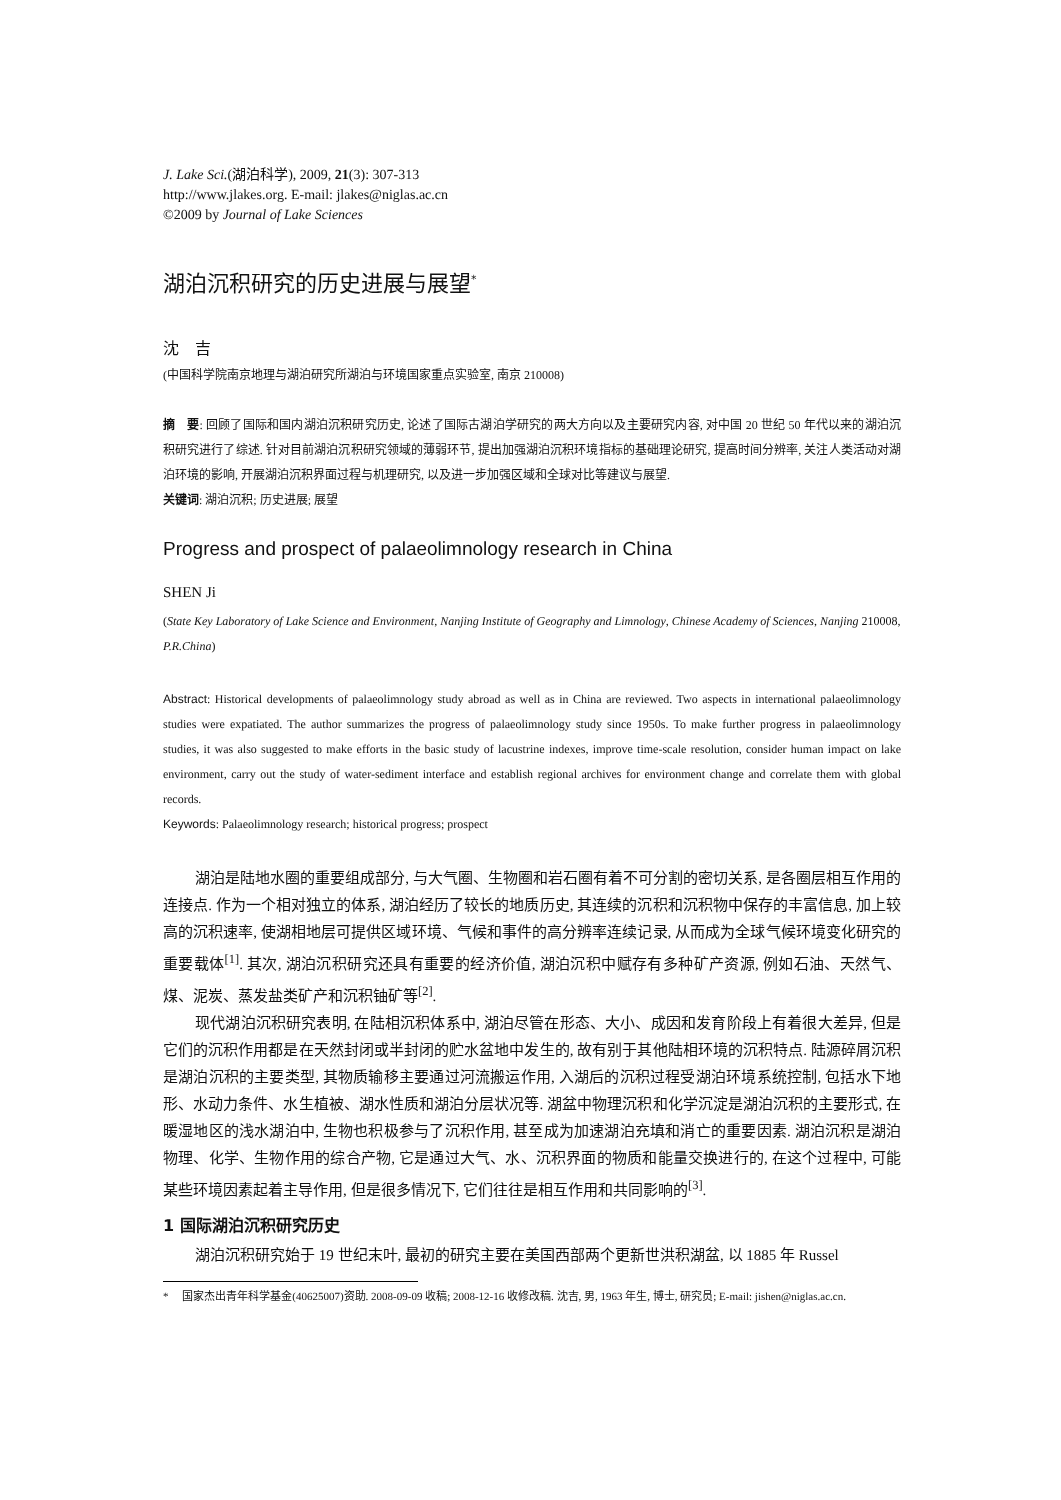J. Lake Sci.(湖泊科学), 2009, 21(3): 307-313
http://www.jlakes.org. E-mail: jlakes@niglas.ac.cn
©2009 by Journal of Lake Sciences
湖泊沉积研究的历史进展与展望<sup>*</sup>
沈　吉
(中国科学院南京地理与湖泊研究所湖泊与环境国家重点实验室, 南京 210008)
摘　要: 回顾了国际和国内湖泊沉积研究历史, 论述了国际古湖泊学研究的两大方向以及主要研究内容, 对中国 20 世纪 50 年代以来的湖泊沉积研究进行了综述. 针对目前湖泊沉积研究领域的薄弱环节, 提出加强湖泊沉积环境指标的基础理论研究, 提高时间分辨率, 关注人类活动对湖泊环境的影响, 开展湖泊沉积界面过程与机理研究, 以及进一步加强区域和全球对比等建议与展望.
关键词: 湖泊沉积; 历史进展; 展望
Progress and prospect of palaeolimnology research in China
SHEN Ji
(State Key Laboratory of Lake Science and Environment, Nanjing Institute of Geography and Limnology, Chinese Academy of Sciences, Nanjing 210008, P.R.China)
Abstract: Historical developments of palaeolimnology study abroad as well as in China are reviewed. Two aspects in international palaeolimnology studies were expatiated. The author summarizes the progress of palaeolimnology study since 1950s. To make further progress in palaeolimnology studies, it was also suggested to make efforts in the basic study of lacustrine indexes, improve time-scale resolution, consider human impact on lake environment, carry out the study of water-sediment interface and establish regional archives for environment change and correlate them with global records.
Keywords: Palaeolimnology research; historical progress; prospect
湖泊是陆地水圈的重要组成部分, 与大气圈、生物圈和岩石圈有着不可分割的密切关系, 是各圈层相互作用的连接点. 作为一个相对独立的体系, 湖泊经历了较长的地质历史, 其连续的沉积和沉积物中保存的丰富信息, 加上较高的沉积速率, 使湖相地层可提供区域环境、气候和事件的高分辨率连续记录, 从而成为全球气候环境变化研究的重要载体<sup>[1]</sup>. 其次, 湖泊沉积研究还具有重要的经济价值, 湖泊沉积中赋存有多种矿产资源, 例如石油、天然气、煤、泥炭、蒸发盐类矿产和沉积铀矿等<sup>[2]</sup>.
现代湖泊沉积研究表明, 在陆相沉积体系中, 湖泊尽管在形态、大小、成因和发育阶段上有着很大差异, 但是它们的沉积作用都是在天然封闭或半封闭的贮水盆地中发生的, 故有别于其他陆相环境的沉积特点. 陆源碎屑沉积是湖泊沉积的主要类型, 其物质输移主要通过河流搬运作用, 入湖后的沉积过程受湖泊环境系统控制, 包括水下地形、水动力条件、水生植被、湖水性质和湖泊分层状况等. 湖盆中物理沉积和化学沉淀是湖泊沉积的主要形式, 在暖湿地区的浅水湖泊中, 生物也积极参与了沉积作用, 甚至成为加速湖泊充填和消亡的重要因素. 湖泊沉积是湖泊物理、化学、生物作用的综合产物, 它是通过大气、水、沉积界面的物质和能量交换进行的, 在这个过程中, 可能某些环境因素起着主导作用, 但是很多情况下, 它们往往是相互作用和共同影响的<sup>[3]</sup>.
1 国际湖泊沉积研究历史
湖泊沉积研究始于 19 世纪末叶, 最初的研究主要在美国西部两个更新世洪积湖盆, 以 1885 年 Russel
* 　国家杰出青年科学基金(40625007)资助. 2008-09-09 收稿; 2008-12-16 收修改稿. 沈吉, 男, 1963 年生, 博士, 研究员; E-mail: jishen@niglas.ac.cn.